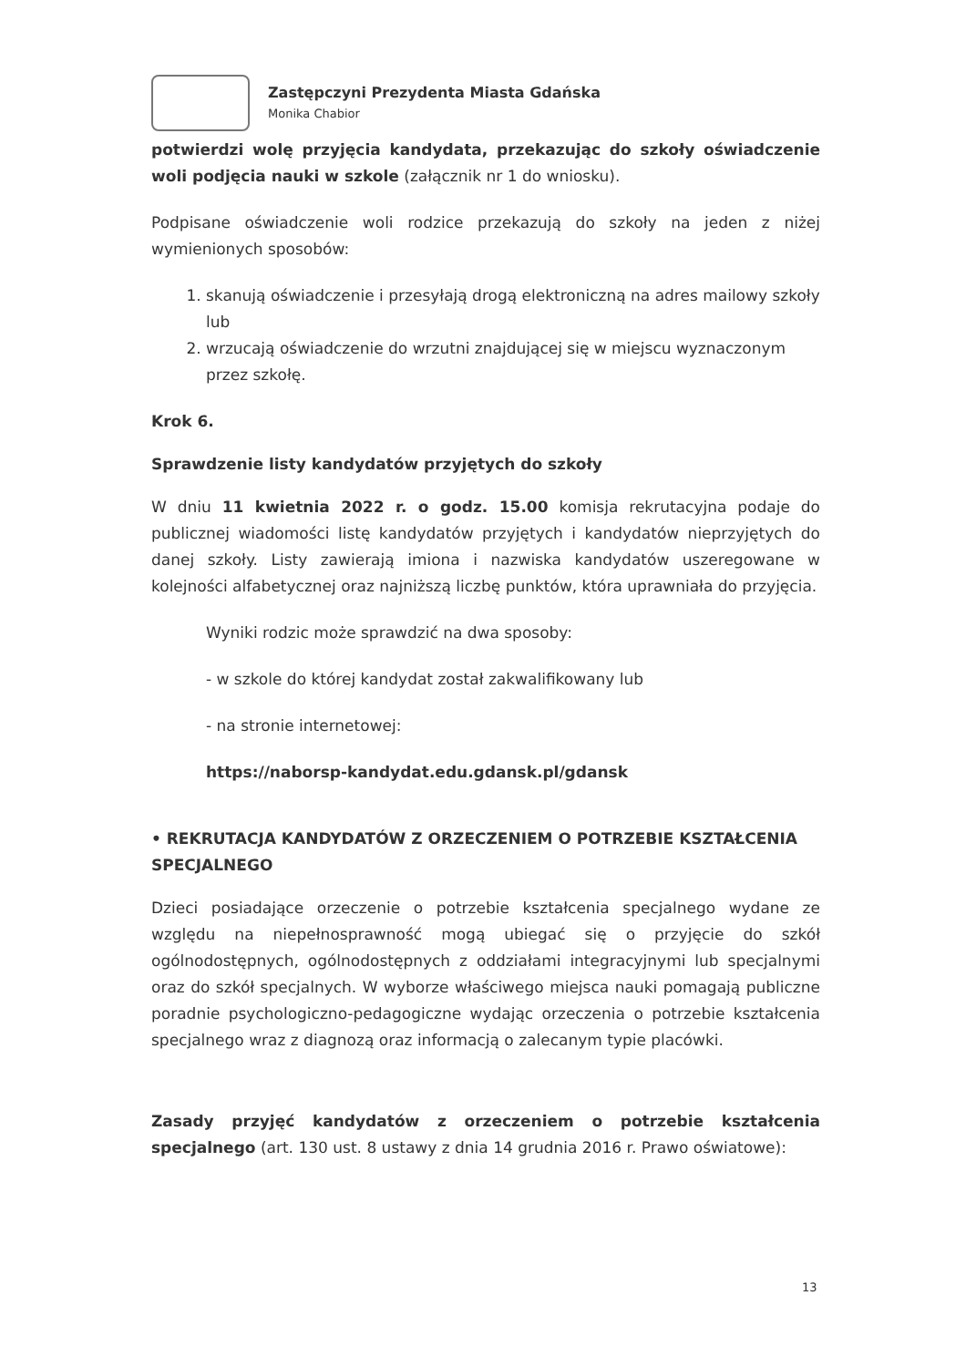Zastępczyni Prezydenta Miasta Gdańska
Monika Chabior
potwierdzi wolę przyjęcia kandydata, przekazując do szkoły oświadczenie woli podjęcia nauki w szkole (załącznik nr 1 do wniosku).
Podpisane oświadczenie woli rodzice przekazują do szkoły na jeden z niżej wymienionych sposobów:
1. skanują oświadczenie i przesyłają drogą elektroniczną na adres mailowy szkoły lub
2. wrzucają oświadczenie do wrzutni znajdującej się w miejscu wyznaczonym przez szkołę.
Krok 6.
Sprawdzenie listy kandydatów przyjętych do szkoły
W dniu 11 kwietnia 2022 r. o godz. 15.00 komisja rekrutacyjna podaje do publicznej wiadomości listę kandydatów przyjętych i kandydatów nieprzyjętych do danej szkoły. Listy zawierają imiona i nazwiska kandydatów uszeregowane w kolejności alfabetycznej oraz najniższą liczbę punktów, która uprawniała do przyjęcia.
Wyniki rodzic może sprawdzić na dwa sposoby:
- w szkole do której kandydat został zakwalifikowany lub
- na stronie internetowej:
https://naborsp-kandydat.edu.gdansk.pl/gdansk
• REKRUTACJA KANDYDATÓW Z ORZECZENIEM O POTRZEBIE KSZTAŁCENIA SPECJALNEGO
Dzieci posiadające orzeczenie o potrzebie kształcenia specjalnego wydane ze względu na niepełnosprawność mogą ubiegać się o przyjęcie do szkół ogólnodostępnych, ogólnodostępnych z oddziałami integracyjnymi lub specjalnymi oraz do szkół specjalnych. W wyborze właściwego miejsca nauki pomagają publiczne poradnie psychologiczno-pedagogiczne wydając orzeczenia o potrzebie kształcenia specjalnego wraz z diagnozą oraz informacją o zalecanym typie placówki.
Zasady przyjęć kandydatów z orzeczeniem o potrzebie kształcenia specjalnego (art. 130 ust. 8 ustawy z dnia 14 grudnia 2016 r. Prawo oświatowe):
13